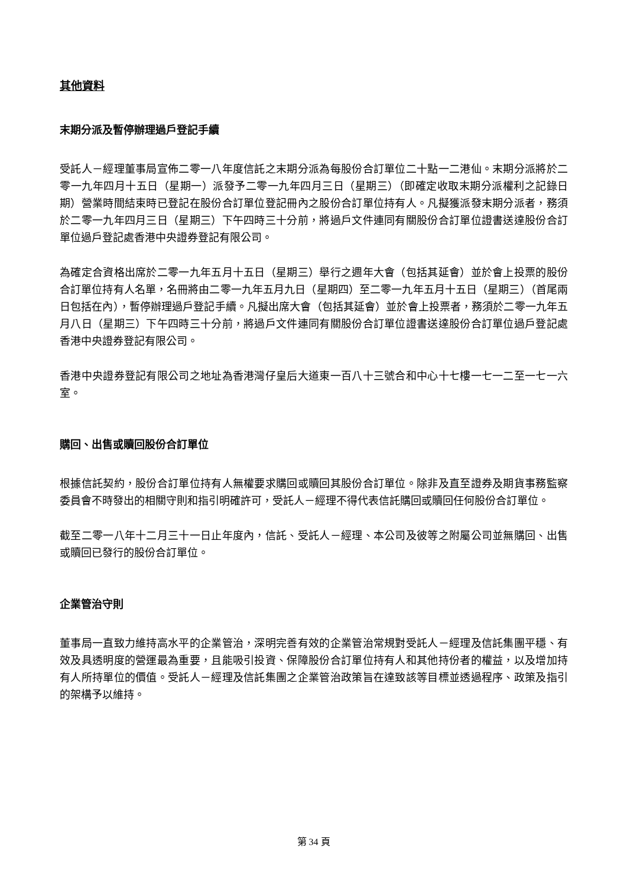其他資料
末期分派及暫停辦理過戶登記手續
受託人－經理董事局宣佈二零一八年度信託之末期分派為每股份合訂單位二十點一二港仙。末期分派將於二零一九年四月十五日（星期一）派發予二零一九年四月三日（星期三）（即確定收取末期分派權利之記錄日期）營業時間結束時已登記在股份合訂單位登記冊內之股份合訂單位持有人。凡擬獲派發末期分派者，務須於二零一九年四月三日（星期三）下午四時三十分前，將過戶文件連同有關股份合訂單位證書送達股份合訂單位過戶登記處香港中央證券登記有限公司。
為確定合資格出席於二零一九年五月十五日（星期三）舉行之週年大會（包括其延會）並於會上投票的股份合訂單位持有人名單，名冊將由二零一九年五月九日（星期四）至二零一九年五月十五日（星期三）（首尾兩日包括在內），暫停辦理過戶登記手續。凡擬出席大會（包括其延會）並於會上投票者，務須於二零一九年五月八日（星期三）下午四時三十分前，將過戶文件連同有關股份合訂單位證書送達股份合訂單位過戶登記處香港中央證券登記有限公司。
香港中央證券登記有限公司之地址為香港灣仔皇后大道東一百八十三號合和中心十七樓一七一二至一七一六室。
購回、出售或贖回股份合訂單位
根據信託契約，股份合訂單位持有人無權要求購回或贖回其股份合訂單位。除非及直至證券及期貨事務監察委員會不時發出的相關守則和指引明確許可，受託人－經理不得代表信託購回或贖回任何股份合訂單位。
截至二零一八年十二月三十一日止年度內，信託、受託人－經理、本公司及彼等之附屬公司並無購回、出售或贖回已發行的股份合訂單位。
企業管治守則
董事局一直致力維持高水平的企業管治，深明完善有效的企業管治常規對受託人－經理及信託集團平穩、有效及具透明度的營運最為重要，且能吸引投資、保障股份合訂單位持有人和其他持份者的權益，以及增加持有人所持單位的價值。受託人－經理及信託集團之企業管治政策旨在達致該等目標並透過程序、政策及指引的架構予以維持。
第 34 頁